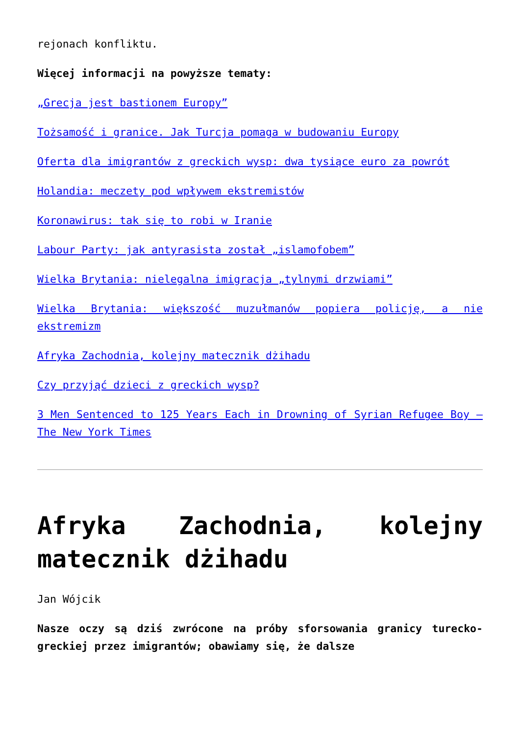rejonach konfliktu.
Więcej informacji na powyższe tematy:
„Grecja jest bastionem Europy”
Tożsamość i granice. Jak Turcja pomaga w budowaniu Europy
Oferta dla imigrantów z greckich wysp: dwa tysiące euro za powrót
Holandia: meczety pod wpływem ekstremistów
Koronawirus: tak się to robi w Iranie
Labour Party: jak antyrasista został „islamofobem”
Wielka Brytania: nielegalna imigracja „tylnymi drzwiami”
Wielka Brytania: większość muzułmanów popiera policję, a nie ekstremizm
Afryka Zachodnia, kolejny matecznik dżihadu
Czy przyjąć dzieci z greckich wysp?
3 Men Sentenced to 125 Years Each in Drowning of Syrian Refugee Boy – The New York Times
Afryka Zachodnia, kolejny matecznik dżihadu
Jan Wójcik
Nasze oczy są dziś zwrócone na próby sforsowania granicy turecko-greckiej przez imigrantów; obawiamy się, że dalsze